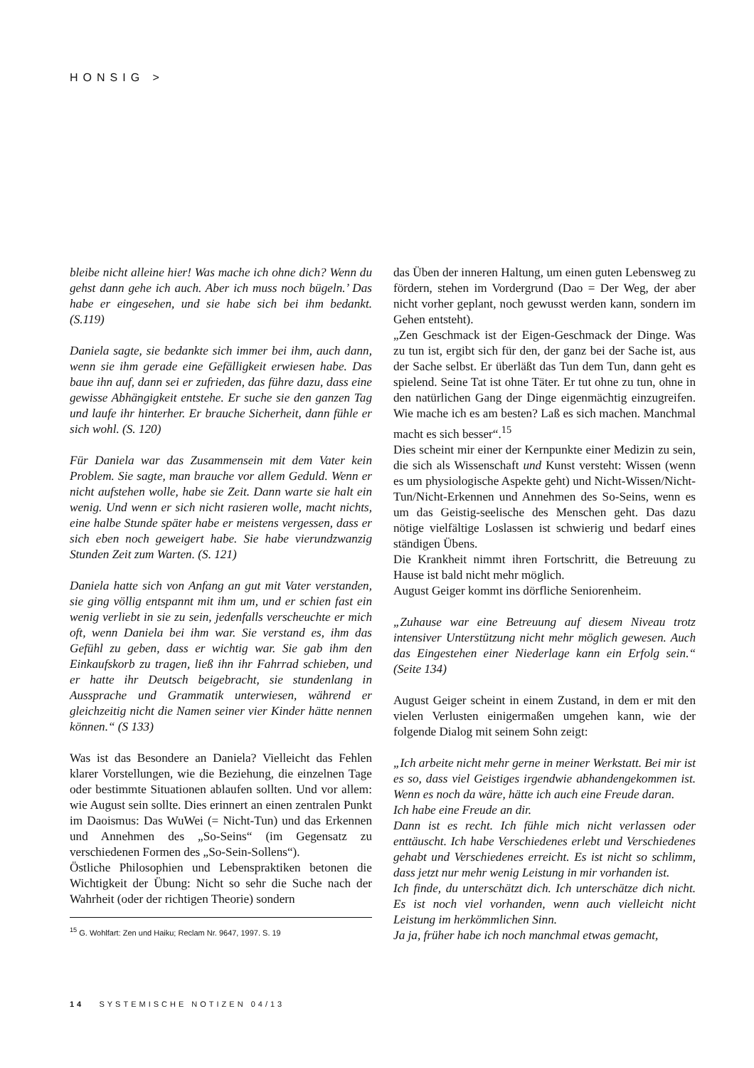HONSIG >
bleibe nicht alleine hier! Was mache ich ohne dich? Wenn du gehst dann gehe ich auch. Aber ich muss noch bügeln.’ Das habe er eingesehen, und sie habe sich bei ihm bedankt. (S.119)
Daniela sagte, sie bedankte sich immer bei ihm, auch dann, wenn sie ihm gerade eine Gefälligkeit erwiesen habe. Das baue ihn auf, dann sei er zufrieden, das führe dazu, dass eine gewisse Abhängigkeit entstehe. Er suche sie den ganzen Tag und laufe ihr hinterher. Er brauche Sicherheit, dann fühle er sich wohl. (S. 120)
Für Daniela war das Zusammensein mit dem Vater kein Problem. Sie sagte, man brauche vor allem Geduld. Wenn er nicht aufstehen wolle, habe sie Zeit. Dann warte sie halt ein wenig. Und wenn er sich nicht rasieren wolle, macht nichts, eine halbe Stunde später habe er meistens vergessen, dass er sich eben noch geweigert habe. Sie habe vierundzwanzig Stunden Zeit zum Warten. (S. 121)
Daniela hatte sich von Anfang an gut mit Vater verstanden, sie ging völlig entspannt mit ihm um, und er schien fast ein wenig verliebt in sie zu sein, jedenfalls verscheuchte er mich oft, wenn Daniela bei ihm war. Sie verstand es, ihm das Gefühl zu geben, dass er wichtig war. Sie gab ihm den Einkaufskorb zu tragen, ließ ihn ihr Fahrrad schieben, und er hatte ihr Deutsch beigebracht, sie stundenlang in Aussprache und Grammatik unterwiesen, während er gleichzeitig nicht die Namen seiner vier Kinder hätte nennen können.“ (S 133)
Was ist das Besondere an Daniela? Vielleicht das Fehlen klarer Vorstellungen, wie die Beziehung, die einzelnen Tage oder bestimmte Situationen ablaufen sollten. Und vor allem: wie August sein sollte. Dies erinnert an einen zentralen Punkt im Daoismus: Das WuWei (= Nicht-Tun) und das Erkennen und Annehmen des „So-Seins“ (im Gegensatz zu verschiedenen Formen des „So-Sein-Sollens“).
Östliche Philosophien und Lebenspraktiken betonen die Wichtigkeit der Übung: Nicht so sehr die Suche nach der Wahrheit (oder der richtigen Theorie) sondern
<sup>15</sup> G. Wohlfart: Zen und Haiku; Reclam Nr. 9647, 1997. S. 19
das Üben der inneren Haltung, um einen guten Lebensweg zu fördern, stehen im Vordergrund (Dao = Der Weg, der aber nicht vorher geplant, noch gewusst werden kann, sondern im Gehen entsteht).
„Zen Geschmack ist der Eigen-Geschmack der Dinge. Was zu tun ist, ergibt sich für den, der ganz bei der Sache ist, aus der Sache selbst. Er überläßt das Tun dem Tun, dann geht es spielend. Seine Tat ist ohne Täter. Er tut ohne zu tun, ohne in den natürlichen Gang der Dinge eigenmächtig einzugreifen. Wie mache ich es am besten? Laß es sich machen. Manchmal macht es sich besser“.<sup>15</sup>
Dies scheint mir einer der Kernpunkte einer Medizin zu sein, die sich als Wissenschaft und Kunst versteht: Wissen (wenn es um physiologische Aspekte geht) und Nicht-Wissen/Nicht-Tun/Nicht-Erkennen und Annehmen des So-Seins, wenn es um das Geistig-seelische des Menschen geht. Das dazu nötige vielfältige Loslassen ist schwierig und bedarf eines ständigen Übens.
Die Krankheit nimmt ihren Fortschritt, die Betreuung zu Hause ist bald nicht mehr möglich.
August Geiger kommt ins dörfliche Seniorenheim.
„Zuhause war eine Betreuung auf diesem Niveau trotz intensiver Unterstützung nicht mehr möglich gewesen. Auch das Eingestehen einer Niederlage kann ein Erfolg sein.“ (Seite 134)
August Geiger scheint in einem Zustand, in dem er mit den vielen Verlusten einigermaßen umgehen kann, wie der folgende Dialog mit seinem Sohn zeigt:
„Ich arbeite nicht mehr gerne in meiner Werkstatt. Bei mir ist es so, dass viel Geistiges irgendwie abhandengekommen ist. Wenn es noch da wäre, hätte ich auch eine Freude daran.
Ich habe eine Freude an dir.
Dann ist es recht. Ich fühle mich nicht verlassen oder enttäuscht. Ich habe Verschiedenes erlebt und Verschiedenes gehabt und Verschiedenes erreicht. Es ist nicht so schlimm, dass jetzt nur mehr wenig Leistung in mir vorhanden ist.
Ich finde, du unterschätzt dich. Ich unterschätze dich nicht. Es ist noch viel vorhanden, wenn auch vielleicht nicht Leistung im herkömmlichen Sinn.
Ja ja, früher habe ich noch manchmal etwas gemacht,
14 SYSTEMISCHE NOTIZEN 04/13